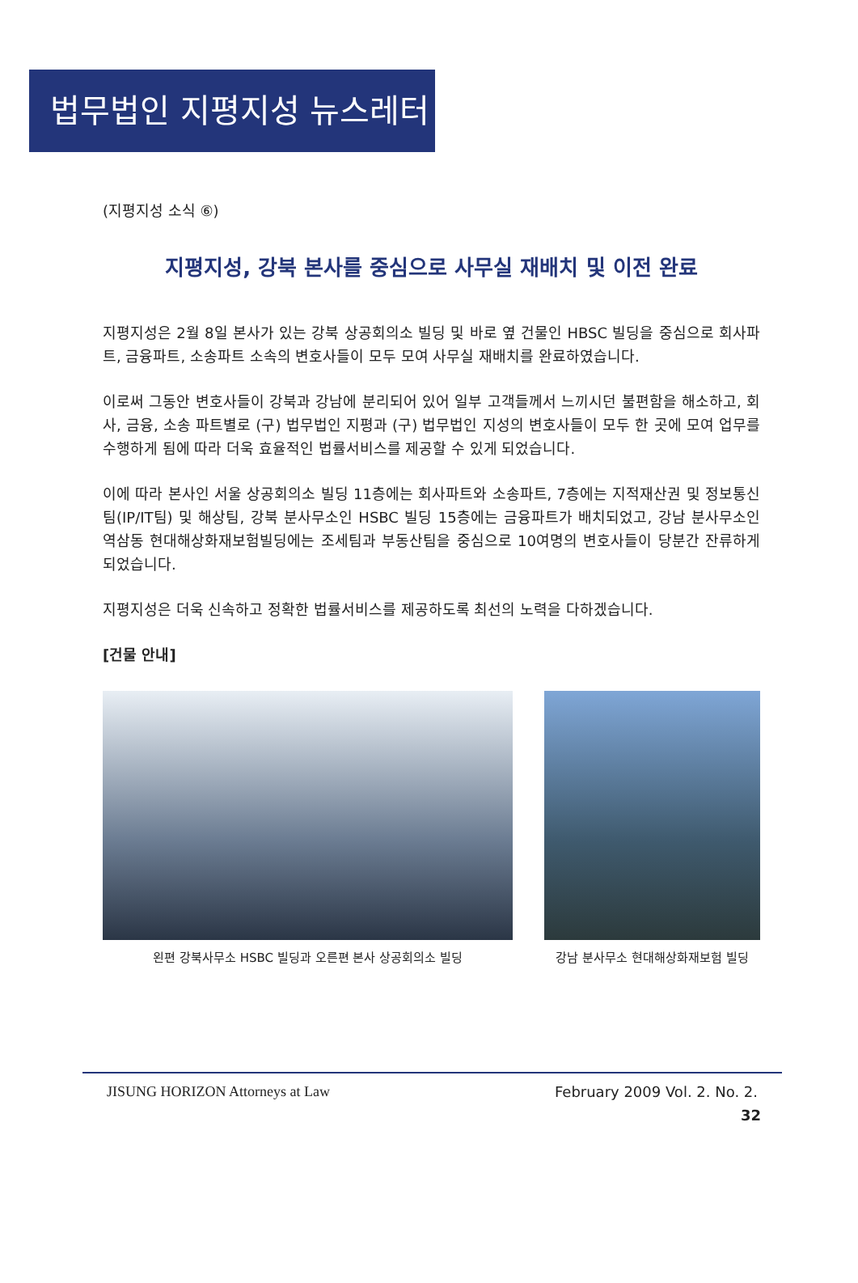법무법인 지평지성 뉴스레터
(지평지성 소식 ⑥)
지평지성, 강북 본사를 중심으로 사무실 재배치 및 이전 완료
지평지성은 2월 8일 본사가 있는 강북 상공회의소 빌딩 및 바로 옆 건물인 HBSC 빌딩을 중심으로 회사파트, 금융파트, 소송파트 소속의 변호사들이 모두 모여 사무실 재배치를 완료하였습니다.
이로써 그동안 변호사들이 강북과 강남에 분리되어 있어 일부 고객들께서 느끼시던 불편함을 해소하고, 회사, 금융, 소송 파트별로 (구) 법무법인 지평과 (구) 법무법인 지성의 변호사들이 모두 한 곳에 모여 업무를 수행하게 됨에 따라 더욱 효율적인 법률서비스를 제공할 수 있게 되었습니다.
이에 따라 본사인 서울 상공회의소 빌딩 11층에는 회사파트와 소송파트, 7층에는 지적재산권 및 정보통신팀(IP/IT팀) 및 해상팀, 강북 분사무소인 HSBC 빌딩 15층에는 금융파트가 배치되었고, 강남 분사무소인 역삼동 현대해상화재보험빌딩에는 조세팀과 부동산팀을 중심으로 10여명의 변호사들이 당분간 잔류하게 되었습니다.
지평지성은 더욱 신속하고 정확한 법률서비스를 제공하도록 최선의 노력을 다하겠습니다.
[건물 안내]
왼편 강북사무소 HSBC 빌딩과 오른편 본사 상공회의소 빌딩
강남 분사무소 현대해상화재보험 빌딩
JISUNG HORIZON Attorneys at Law February 2009 Vol. 2. No. 2.
32